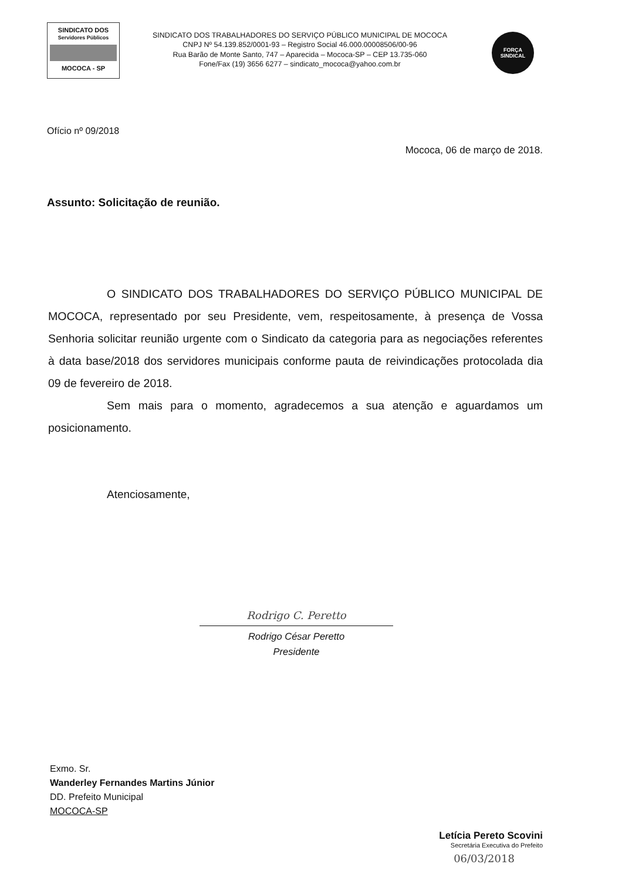SINDICATO DOS
Servidores Públicos
MOCOCA - SP
SINDICATO DOS TRABALHADORES DO SERVIÇO PÚBLICO MUNICIPAL DE MOCOCA
CNPJ Nº 54.139.852/0001-93 – Registro Social 46.000.00008506/00-96
Rua Barão de Monte Santo, 747 – Aparecida – Mococa-SP – CEP 13.735-060
Fone/Fax (19) 3656 6277 – sindicato_mococa@yahoo.com.br
FORÇA
SINDICAL
Ofício nº 09/2018
Mococa, 06 de março de 2018.
Assunto: Solicitação de reunião.
O SINDICATO DOS TRABALHADORES DO SERVIÇO PÚBLICO MUNICIPAL DE MOCOCA, representado por seu Presidente, vem, respeitosamente, à presença de Vossa Senhoria solicitar reunião urgente com o Sindicato da categoria para as negociações referentes à data base/2018 dos servidores municipais conforme pauta de reivindicações protocolada dia 09 de fevereiro de 2018.
Sem mais para o momento, agradecemos a sua atenção e aguardamos um posicionamento.
Atenciosamente,
Rodrigo C. Peretto
Rodrigo César Peretto
Presidente
Exmo. Sr.
Wanderley Fernandes Martins Júnior
DD. Prefeito Municipal
MOCOCA-SP
Letícia Pereto Scovini
Secretária Executiva do Prefeito
06/03/2018